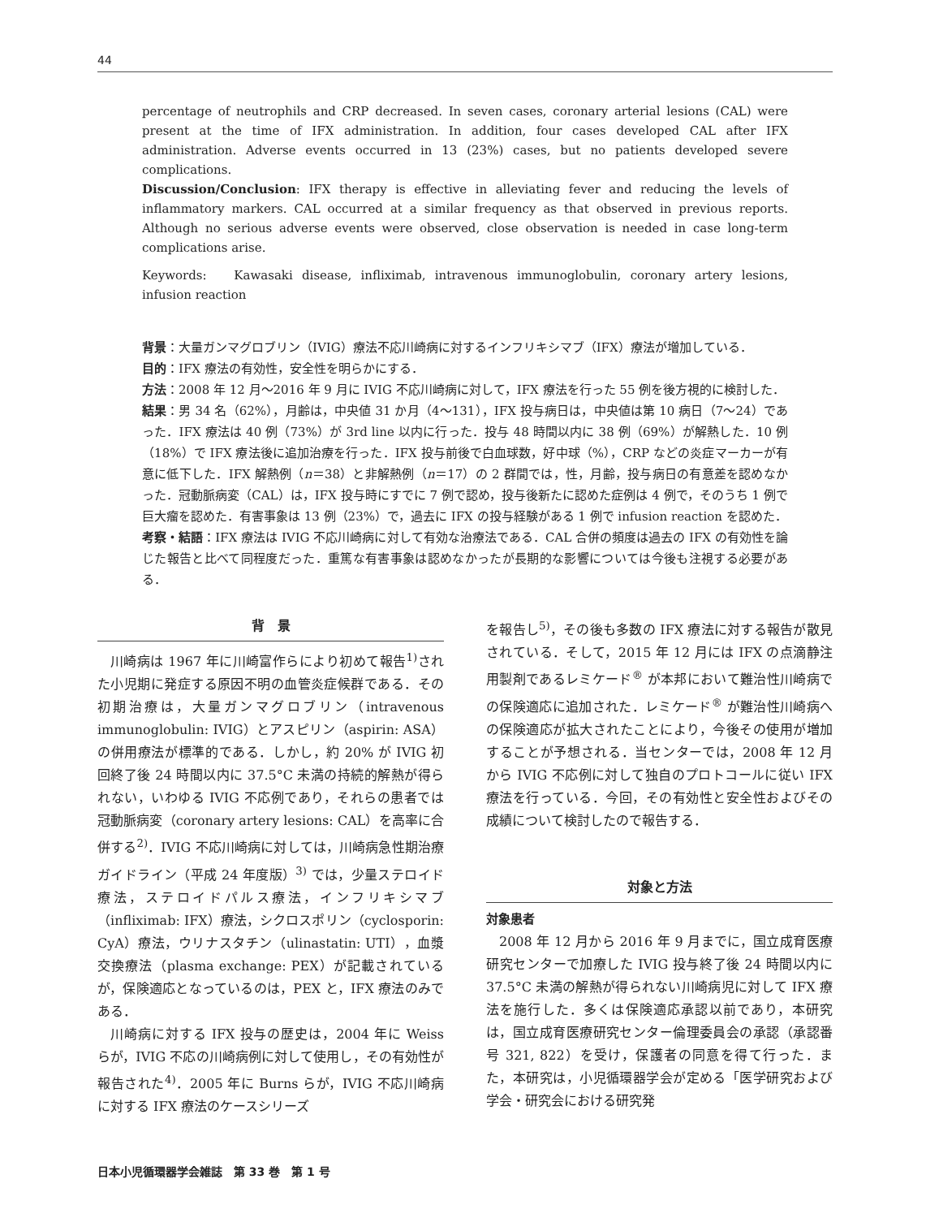44
percentage of neutrophils and CRP decreased. In seven cases, coronary arterial lesions (CAL) were present at the time of IFX administration. In addition, four cases developed CAL after IFX administration. Adverse events occurred in 13 (23%) cases, but no patients developed severe complications.
Discussion/Conclusion: IFX therapy is effective in alleviating fever and reducing the levels of inflammatory markers. CAL occurred at a similar frequency as that observed in previous reports. Although no serious adverse events were observed, close observation is needed in case long-term complications arise.
Keywords: Kawasaki disease, infliximab, intravenous immunoglobulin, coronary artery lesions, infusion reaction
背景：大量ガンマグロブリン（IVIG）療法不応川崎病に対するインフリキシマブ（IFX）療法が増加している．
目的：IFX 療法の有効性，安全性を明らかにする．
方法：2008 年 12 月～2016 年 9 月に IVIG 不応川崎病に対して，IFX 療法を行った 55 例を後方視的に検討した．
結果：男 34 名（62%），月齢は，中央値 31 か月（4～131），IFX 投与病日は，中央値は第 10 病日（7～24）であった．IFX 療法は 40 例（73%）が 3rd line 以内に行った．投与 48 時間以内に 38 例（69%）が解熱した．10 例（18%）で IFX 療法後に追加治療を行った．IFX 投与前後で白血球数，好中球（%），CRP などの炎症マーカーが有意に低下した．IFX 解熱例（n＝38）と非解熱例（n＝17）の 2 群間では，性，月齢，投与病日の有意差を認めなかった．冠動脈病変（CAL）は，IFX 投与時にすでに 7 例で認め，投与後新たに認めた症例は 4 例で，そのうち 1 例で巨大瘤を認めた．有害事象は 13 例（23%）で，過去に IFX の投与経験がある 1 例で infusion reaction を認めた．
考察・結語：IFX 療法は IVIG 不応川崎病に対して有効な治療法である．CAL 合併の頻度は過去の IFX の有効性を論じた報告と比べて同程度だった．重篤な有害事象は認めなかったが長期的な影響については今後も注視する必要がある．
背　景
川崎病は 1967 年に川崎富作らにより初めて報告<sup>1)</sup>された小児期に発症する原因不明の血管炎症候群である．その初期治療は，大量ガンマグロブリン（intravenous immunoglobulin: IVIG）とアスピリン（aspirin: ASA）の併用療法が標準的である．しかし，約 20% が IVIG 初回終了後 24 時間以内に 37.5°C 未満の持続的解熱が得られない，いわゆる IVIG 不応例であり，それらの患者では冠動脈病変（coronary artery lesions: CAL）を高率に合併する<sup>2)</sup>．IVIG 不応川崎病に対しては，川崎病急性期治療ガイドライン（平成 24 年度版）<sup>3)</sup> では，少量ステロイド療法，ステロイドパルス療法，インフリキシマブ（infliximab: IFX）療法，シクロスポリン（cyclosporin: CyA）療法，ウリナスタチン（ulinastatin: UTI），血漿交換療法（plasma exchange: PEX）が記載されているが，保険適応となっているのは，PEX と，IFX 療法のみである．
川崎病に対する IFX 投与の歴史は，2004 年に Weiss らが，IVIG 不応の川崎病例に対して使用し，その有効性が報告された<sup>4)</sup>．2005 年に Burns らが，IVIG 不応川崎病に対する IFX 療法のケースシリーズ
を報告し<sup>5)</sup>，その後も多数の IFX 療法に対する報告が散見されている．そして，2015 年 12 月には IFX の点滴静注用製剤であるレミケード<sup>®</sup> が本邦において難治性川崎病での保険適応に追加された．レミケード<sup>®</sup> が難治性川崎病への保険適応が拡大されたことにより，今後その使用が増加することが予想される．当センターでは，2008 年 12 月から IVIG 不応例に対して独自のプロトコールに従い IFX 療法を行っている．今回，その有効性と安全性およびその成績について検討したので報告する．
対象と方法
対象患者
2008 年 12 月から 2016 年 9 月までに，国立成育医療研究センターで加療した IVIG 投与終了後 24 時間以内に 37.5°C 未満の解熱が得られない川崎病児に対して IFX 療法を施行した．多くは保険適応承認以前であり，本研究は，国立成育医療研究センター倫理委員会の承認（承認番号 321, 822）を受け，保護者の同意を得て行った．また，本研究は，小児循環器学会が定める「医学研究および学会・研究会における研究発
日本小児循環器学会雑誌　第 33 巻　第 1 号